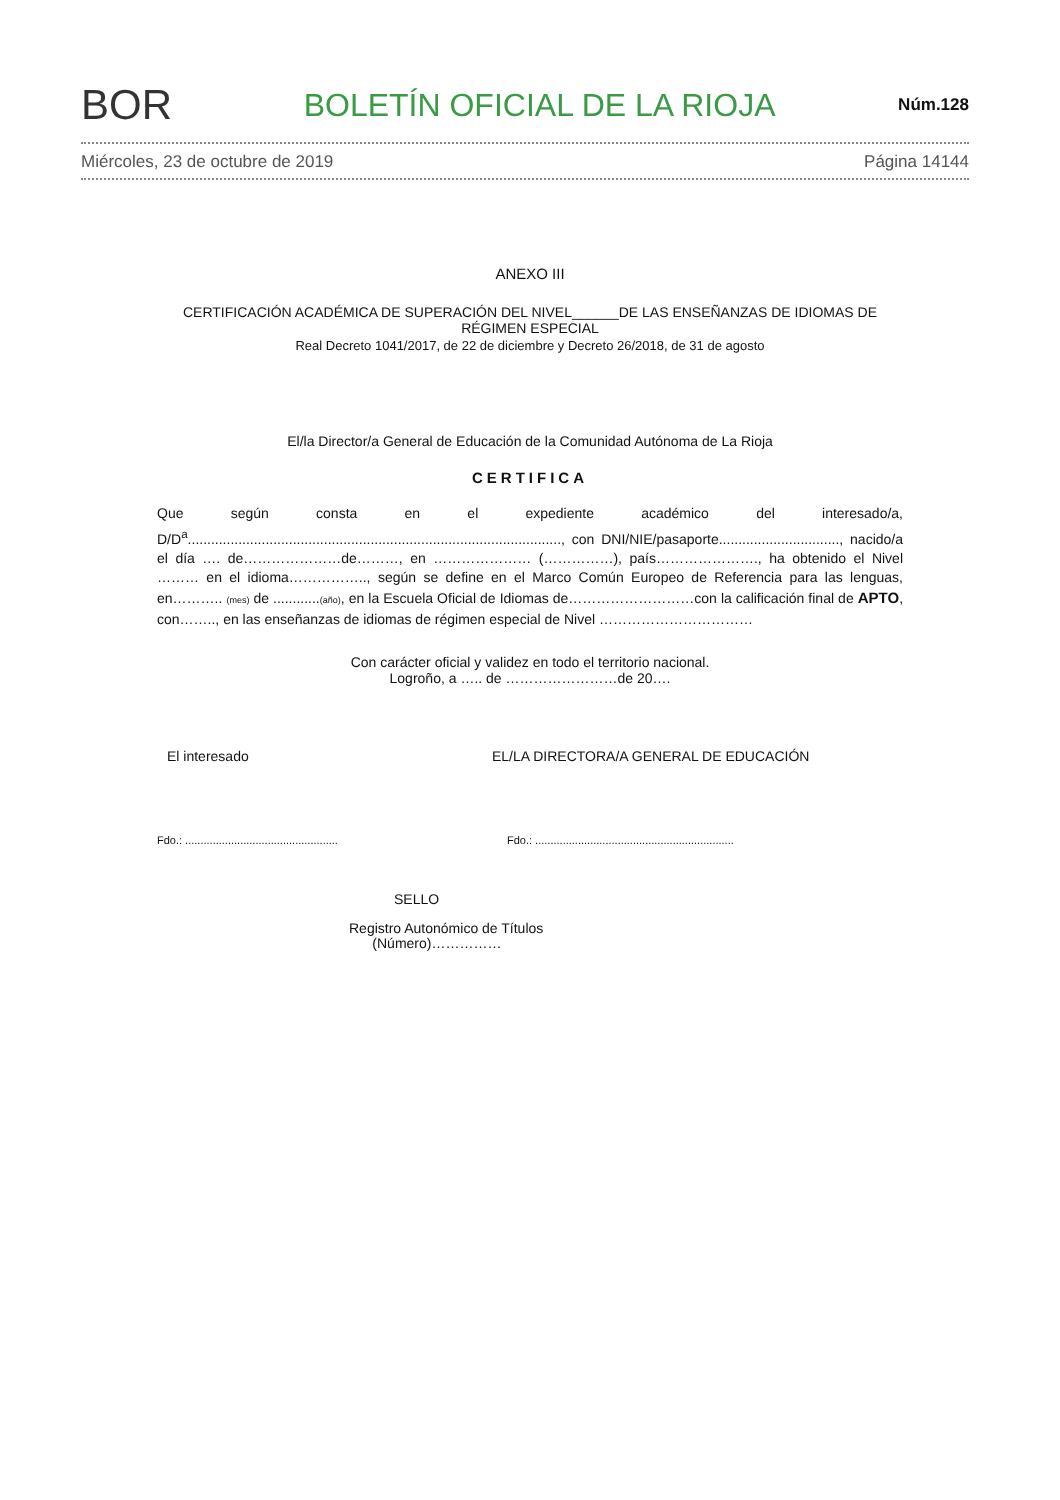BOR BOLETÍN OFICIAL DE LA RIOJA Núm.128
Miércoles, 23 de octubre de 2019 Página 14144
ANEXO III
CERTIFICACIÓN ACADÉMICA DE SUPERACIÓN DEL NIVEL______DE LAS ENSEÑANZAS DE IDIOMAS DE RÉGIMEN ESPECIAL
Real Decreto 1041/2017, de 22 de diciembre y Decreto 26/2018, de 31 de agosto
El/la Director/a General de Educación de la Comunidad Autónoma de La Rioja
CERTIFICA
Que según consta en el expediente académico del interesado/a, D/D<sup>a</sup>................................................................................................, con DNI/NIE/pasaporte..............................., nacido/a el día …. de…………………de………, en ………………… (……………), país…………………., ha obtenido el Nivel ……… en el idioma…………….., según se define en el Marco Común Europeo de Referencia para las lenguas, en……….. (mes) de ............(año), en la Escuela Oficial de Idiomas de………………………con la calificación final de APTO, con…….., en las enseñanzas de idiomas de régimen especial de Nivel ……………………………
Con carácter oficial y validez en todo el territorio nacional.
Logroño, a ….. de ……………………de 20….
El interesado EL/LA DIRECTORA/A GENERAL DE EDUCACIÓN
Fdo.: .................................................. Fdo.: .................................................................
SELLO
Registro Autonómico de Títulos
(Número)……………